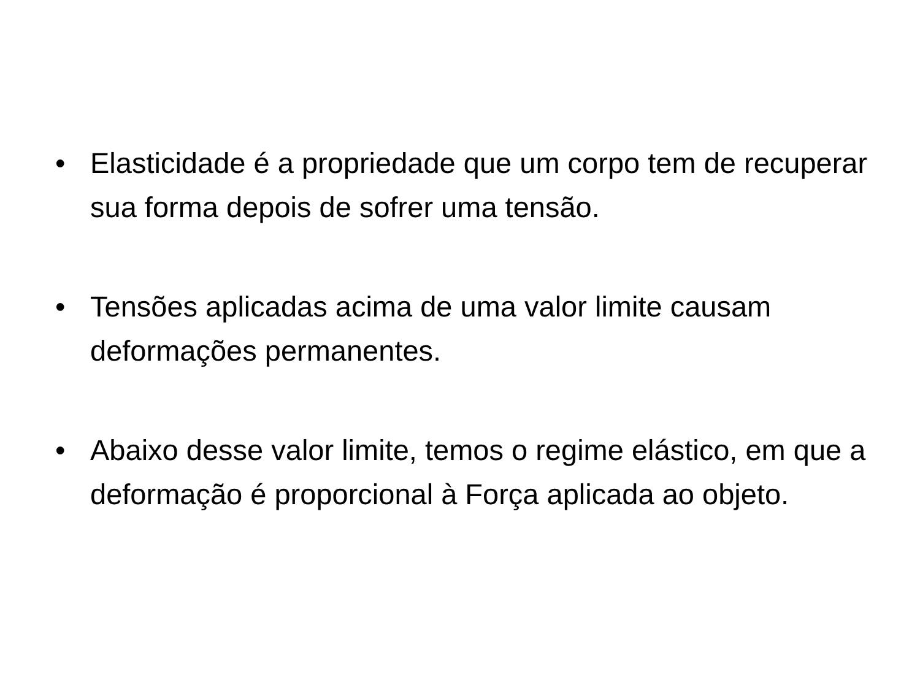• Elasticidade é a propriedade que um corpo tem de recuperar sua forma depois de sofrer uma tensão.
• Tensões aplicadas acima de uma valor limite causam deformações permanentes.
• Abaixo desse valor limite, temos o regime elástico, em que a deformação é proporcional à Força aplicada ao objeto.